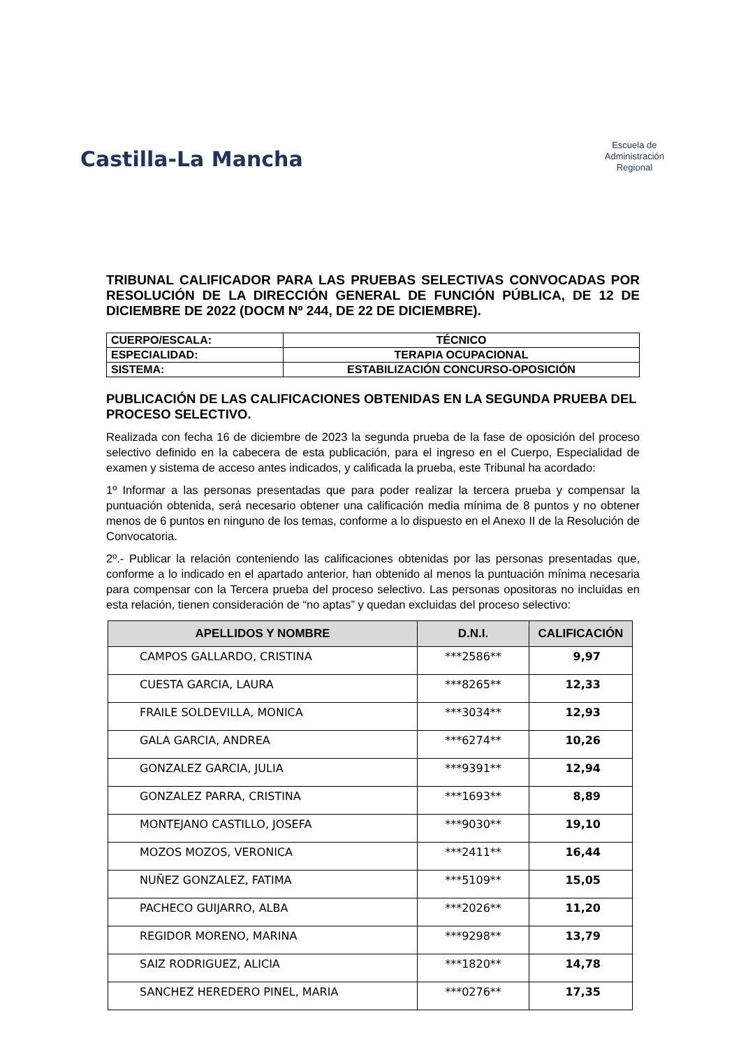Castilla-La Mancha
Escuela de
Administración
Regional
TRIBUNAL CALIFICADOR PARA LAS PRUEBAS SELECTIVAS CONVOCADAS POR RESOLUCIÓN DE LA DIRECCIÓN GENERAL DE FUNCIÓN PÚBLICA, DE 12 DE DICIEMBRE DE 2022 (DOCM Nº 244, DE 22 DE DICIEMBRE).
| CUERPO/ESCALA: | TÉCNICO |
| ESPECIALIDAD: | TERAPIA OCUPACIONAL |
| SISTEMA: | ESTABILIZACIÓN CONCURSO-OPOSICIÓN |
PUBLICACIÓN DE LAS CALIFICACIONES OBTENIDAS EN LA SEGUNDA PRUEBA DEL PROCESO SELECTIVO.
Realizada con fecha 16 de diciembre de 2023 la segunda prueba de la fase de oposición del proceso selectivo definido en la cabecera de esta publicación, para el ingreso en el Cuerpo, Especialidad de examen y sistema de acceso antes indicados, y calificada la prueba, este Tribunal ha acordado:
1º Informar a las personas presentadas que para poder realizar la tercera prueba y compensar la puntuación obtenida, será necesario obtener una calificación media mínima de 8 puntos y no obtener menos de 6 puntos en ninguno de los temas, conforme a lo dispuesto en el Anexo II de la Resolución de Convocatoria.
2º.- Publicar la relación conteniendo las calificaciones obtenidas por las personas presentadas que, conforme a lo indicado en el apartado anterior, han obtenido al menos la puntuación mínima necesaria para compensar con la Tercera prueba del proceso selectivo. Las personas opositoras no incluidas en esta relación, tienen consideración de “no aptas” y quedan excluidas del proceso selectivo:
| APELLIDOS Y NOMBRE | D.N.I. | CALIFICACIÓN |
| --- | --- | --- |
| CAMPOS GALLARDO, CRISTINA | ***2586** | 9,97 |
| CUESTA GARCIA, LAURA | ***8265** | 12,33 |
| FRAILE SOLDEVILLA, MONICA | ***3034** | 12,93 |
| GALA GARCIA, ANDREA | ***6274** | 10,26 |
| GONZALEZ GARCIA, JULIA | ***9391** | 12,94 |
| GONZALEZ PARRA, CRISTINA | ***1693** | 8,89 |
| MONTEJANO CASTILLO, JOSEFA | ***9030** | 19,10 |
| MOZOS MOZOS, VERONICA | ***2411** | 16,44 |
| NUÑEZ GONZALEZ, FATIMA | ***5109** | 15,05 |
| PACHECO GUIJARRO, ALBA | ***2026** | 11,20 |
| REGIDOR MORENO, MARINA | ***9298** | 13,79 |
| SAIZ RODRIGUEZ, ALICIA | ***1820** | 14,78 |
| SANCHEZ HEREDERO PINEL, MARIA | ***0276** | 17,35 |